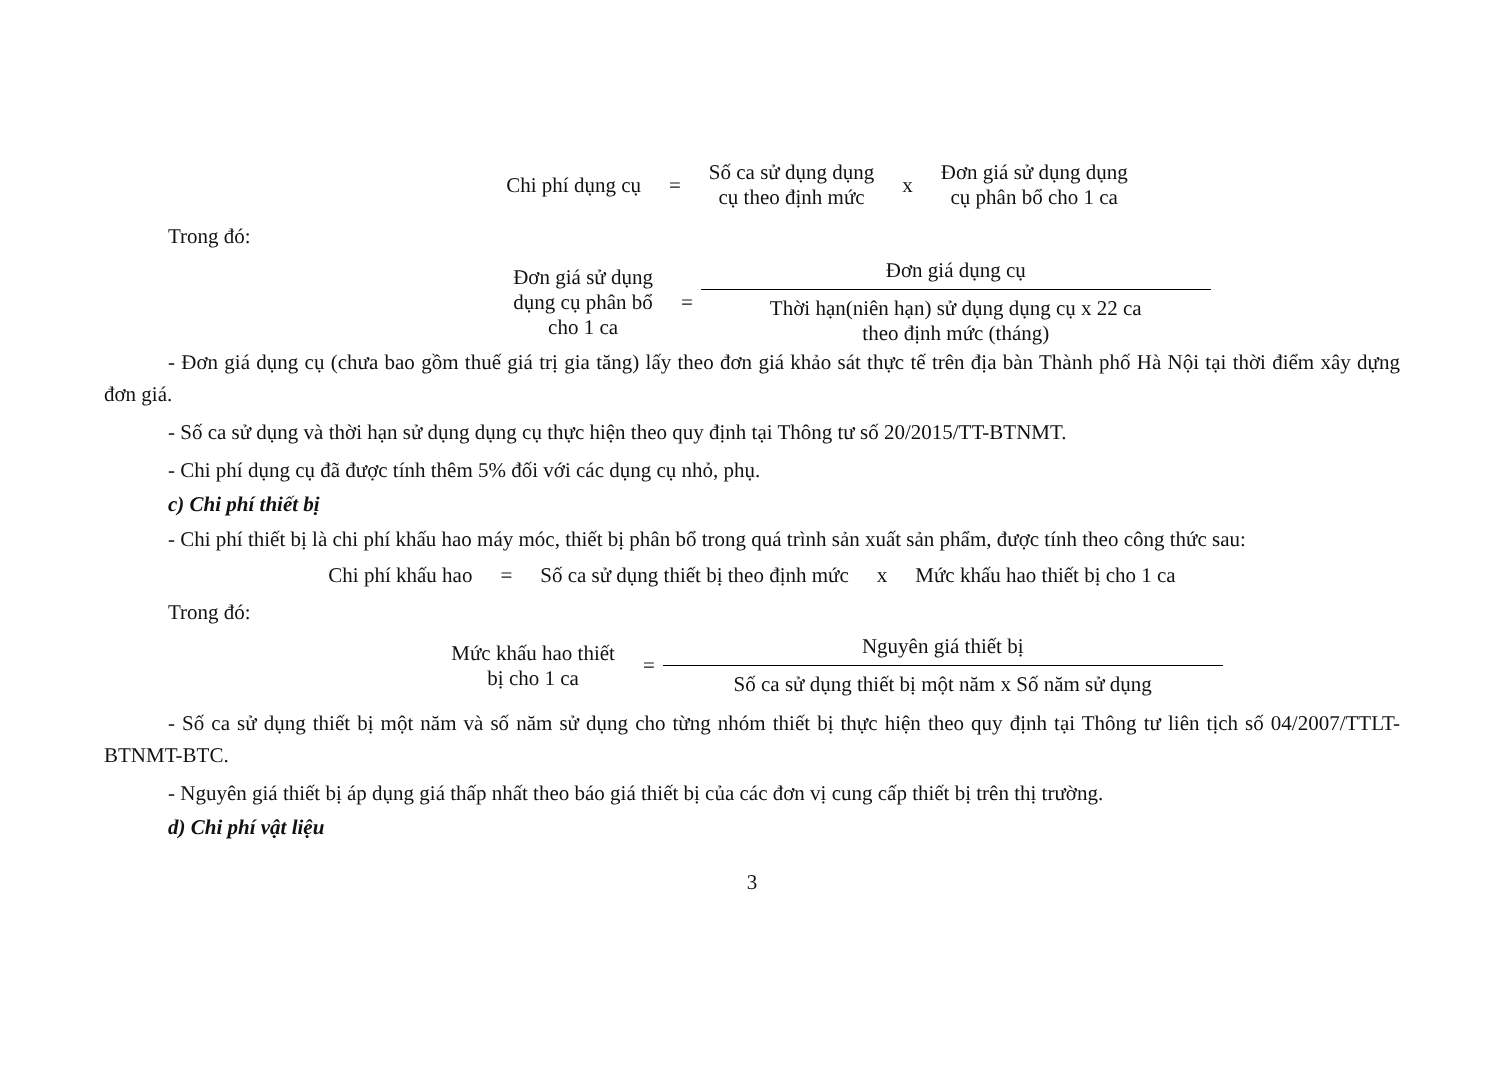Chi phí dụng cụ =
Số ca sử dụng dụng
cụ theo định mức
x
Đơn giá sử dụng dụng
cụ phân bổ cho 1 ca
Trong đó:
Đơn giá sử dụng
dụng cụ phân bổ
cho 1 ca
=
Đơn giá dụng cụ
Thời hạn(niên hạn) sử dụng dụng cụ x 22 ca
theo định mức (tháng)
- Đơn giá dụng cụ (chưa bao gồm thuế giá trị gia tăng) lấy theo đơn giá khảo sát thực tế trên địa bàn Thành phố Hà Nội tại thời điểm xây dựng đơn giá.
- Số ca sử dụng và thời hạn sử dụng dụng cụ thực hiện theo quy định tại Thông tư số 20/2015/TT-BTNMT.
- Chi phí dụng cụ đã được tính thêm 5% đối với các dụng cụ nhỏ, phụ.
c) Chi phí thiết bị
- Chi phí thiết bị là chi phí khấu hao máy móc, thiết bị phân bổ trong quá trình sản xuất sản phẩm, được tính theo công thức sau:
Chi phí khấu hao =
Số ca sử dụng thiết bị theo định mức
x Mức khấu hao thiết bị cho 1 ca
Trong đó:
Mức khấu hao thiết
bị cho 1 ca
=
Nguyên giá thiết bị
Số ca sử dụng thiết bị một năm x Số năm sử dụng
- Số ca sử dụng thiết bị một năm và số năm sử dụng cho từng nhóm thiết bị thực hiện theo quy định tại Thông tư liên tịch số 04/2007/TTLT-BTNMT-BTC.
- Nguyên giá thiết bị áp dụng giá thấp nhất theo báo giá thiết bị của các đơn vị cung cấp thiết bị trên thị trường.
d) Chi phí vật liệu
3